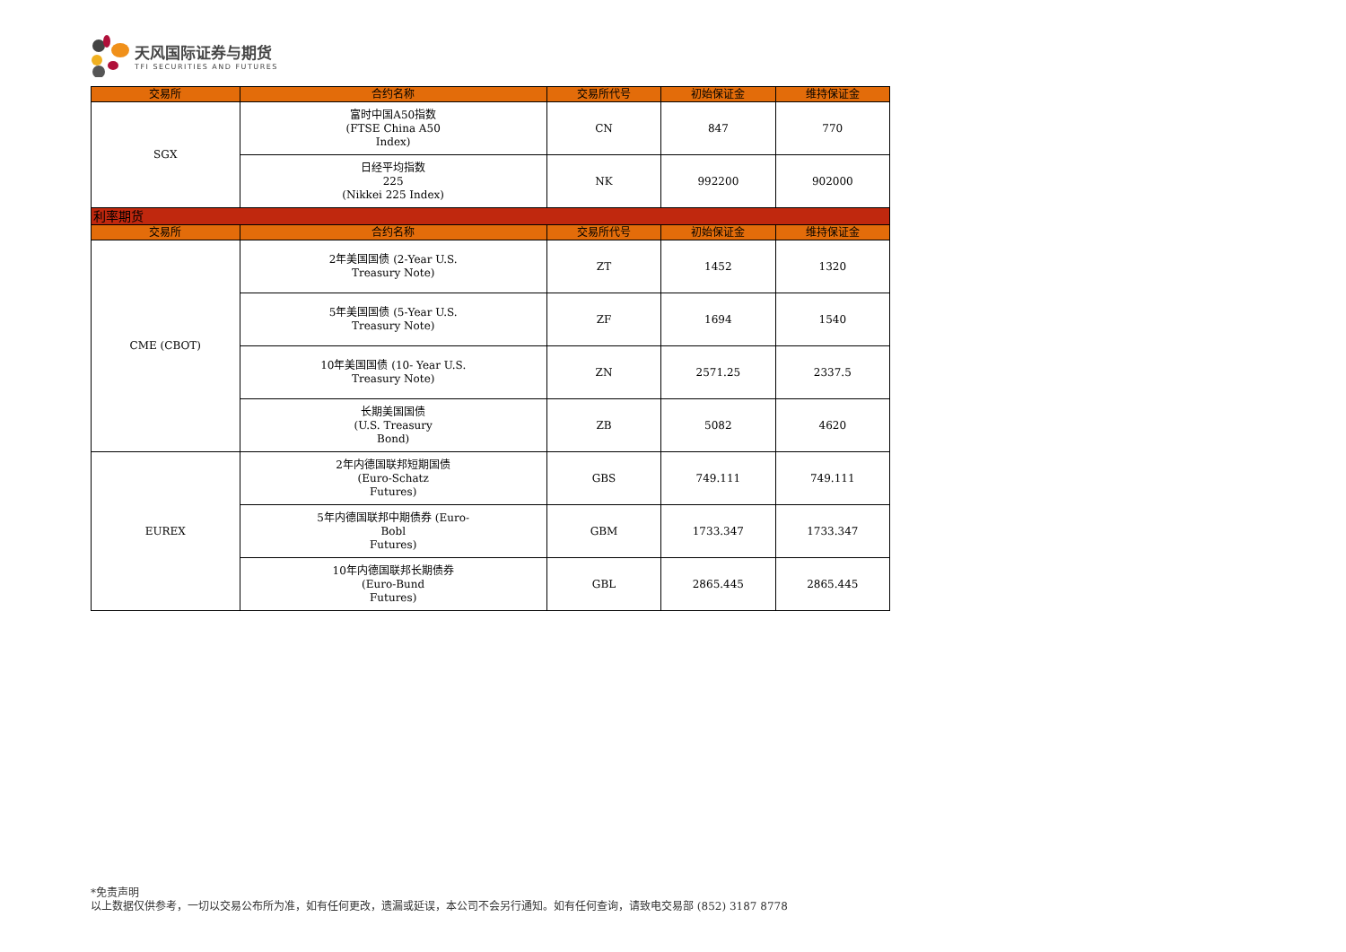天风国际证券与期货
TFI SECURITIES AND FUTURES
| 交易所 | 合约名称 | 交易所代号 | 初始保证金 | 维持保证金 |
| --- | --- | --- | --- | --- |
| SGX | 富时中国A50指数 (FTSE China A50 Index) | CN | 847 | 770 |
| | 日经平均指数 225 (Nikkei 225 Index) | NK | 992200 | 902000 |
| 利率期货 | | | | |
| 交易所 | 合约名称 | 交易所代号 | 初始保证金 | 维持保证金 |
| CME (CBOT) | 2年美国国债 (2-Year U.S. Treasury Note) | ZT | 1452 | 1320 |
| | 5年美国国债 (5-Year U.S. Treasury Note) | ZF | 1694 | 1540 |
| | 10年美国国债 (10- Year U.S. Treasury Note) | ZN | 2571.25 | 2337.5 |
| | 长期美国国债 (U.S. Treasury Bond) | ZB | 5082 | 4620 |
| EUREX | 2年内德国联邦短期国债 (Euro-Schatz Futures) | GBS | 749.111 | 749.111 |
| | 5年内德国联邦中期债券 (Euro- Bobl Futures) | GBM | 1733.347 | 1733.347 |
| | 10年内德国联邦长期债券 (Euro-Bund Futures) | GBL | 2865.445 | 2865.445 |
*免责声明
以上数据仅供参考，一切以交易公布所为准，如有任何更改，遗漏或延误，本公司不会另行通知。如有任何查询，请致电交易部 (852) 3187 8778